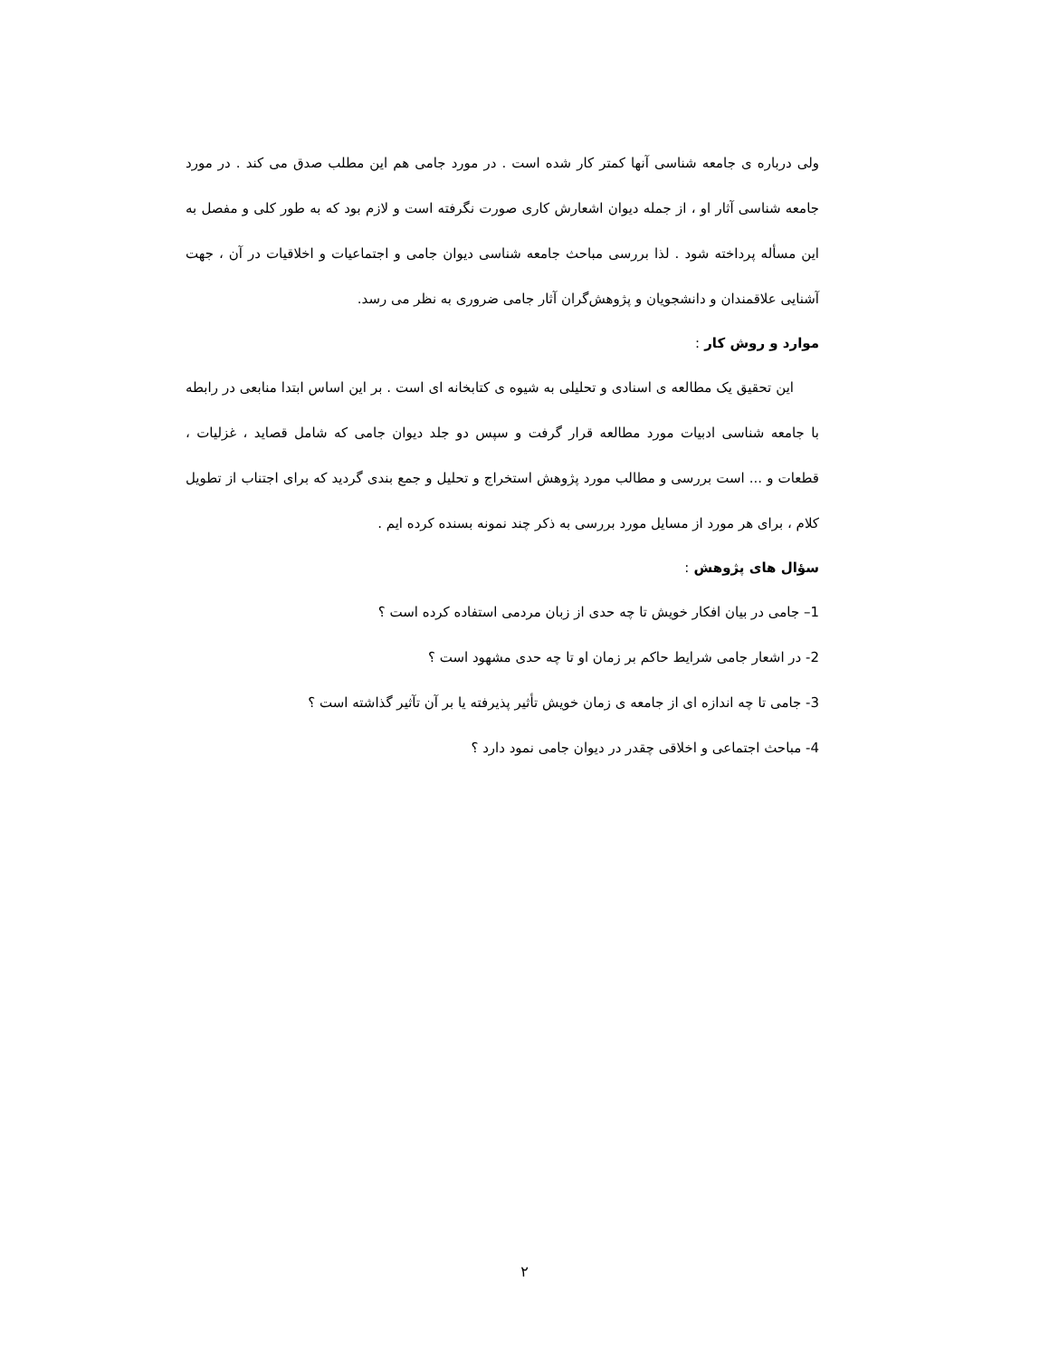ولی درباره ی جامعه شناسی آنها کمتر کار شده است . در مورد جامی هم این مطلب صدق می کند . در مورد جامعه شناسی آثار او ، از جمله دیوان اشعارش کاری صورت نگرفته است و لازم بود که به طور کلی و مفصل به این مسأله پرداخته شود . لذا بررسی مباحث جامعه شناسی دیوان جامی و اجتماعیات و اخلاقیات در آن ، جهت آشنایی علاقمندان و دانشجویان و پژوهش‌گران آثار جامی ضروری به نظر می رسد.
موارد و روش کار :
این تحقیق یک مطالعه ی اسنادی و تحلیلی به شیوه ی کتابخانه ای است . بر این اساس ابتدا منابعی در رابطه با جامعه شناسی ادبیات مورد مطالعه قرار گرفت و سپس دو جلد دیوان جامی که شامل قصاید ، غزلیات ، قطعات و ... است بررسی و مطالب مورد پژوهش استخراج و تحلیل و جمع بندی گردید که برای اجتناب از تطویل کلام ، برای هر مورد از مسایل مورد بررسی به ذکر چند نمونه بسنده کرده ایم .
سؤال های پژوهش :
1– جامی در بیان افکار خویش تا چه حدی از زبان مردمی استفاده کرده است ؟
2- در اشعار جامی شرایط حاکم بر زمان او تا چه حدی مشهود است ؟
3- جامی تا چه اندازه ای از جامعه ی زمان خویش تأثیر پذیرفته یا بر آن تآثیر گذاشته است ؟
4- مباحث اجتماعی و اخلاقی چقدر در دیوان جامی نمود دارد ؟
۲